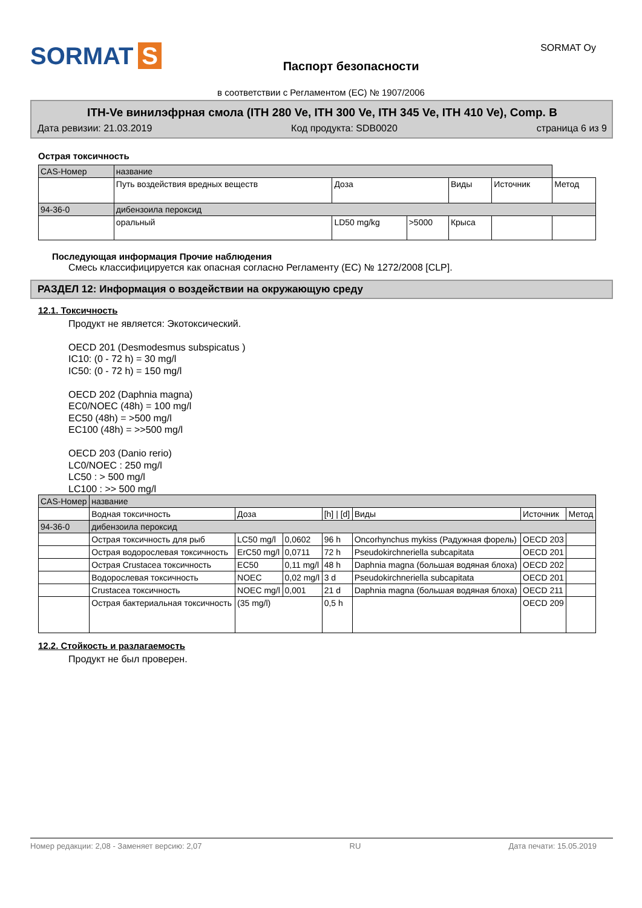SORMAT S
Паспорт безопасности
SORMAT Oy
в соответствии с Регламентом (ЕС) № 1907/2006
ITH-Ve винилэфрная смола (ITH 280 Ve, ITH 300 Ve, ITH 345 Ve, ITH 410 Ve), Comp. B
Дата ревизии: 21.03.2019 Код продукта: SDB0020 страница 6 из 9
Острая токсичность
| CAS-Номер | название | | | | | |
| | Путь воздействия вредных веществ | Доза | | Виды | Источник | Метод |
| 94-36-0 | дибензоила пероксид | | | | | |
| | оральный | LD50 mg/kg | >5000 | Крыса | | |
Последующая информация Прочие наблюдения
Смесь классифицируется как опасная согласно Регламенту (ЕС) № 1272/2008 [CLP].
РАЗДЕЛ 12: Информация о воздействии на окружающую среду
12.1. Токсичность
Продукт не является: Экотоксический.
OECD 201 (Desmodesmus subspicatus )
IC10: (0 - 72 h) = 30 mg/l
IC50: (0 - 72 h) = 150 mg/l
OECD 202 (Daphnia magna)
EC0/NOEC (48h) = 100 mg/l
EC50 (48h) = >500 mg/l
EC100 (48h) = >>500 mg/l
OECD 203 (Danio rerio)
LC0/NOEC : 250 mg/l
LC50 : > 500 mg/l
LC100 : >> 500 mg/l
| CAS-Номер | название | | | | | | |
| | Водная токсичность | Доза | | [h] / [d] | Виды | Источник | Метод |
| 94-36-0 | дибензоила пероксид | | | | | | |
| | Острая токсичность для рыб | LC50 mg/l | 0,0602 | 96 h | Oncorhynchus mykiss (Радужная форель) | OECD 203 | |
| | Острая водорослевая токсичность | ErC50 mg/l | 0,0711 | 72 h | Pseudokirchneriella subcapitata | OECD 201 | |
| | Острая Crustacea токсичность | EC50 | 0,11 mg/l | 48 h | Daphnia magna (большая водяная блоха) | OECD 202 | |
| | Водорослевая токсичность | NOEC | 0,02 mg/l | 3 d | Pseudokirchneriella subcapitata | OECD 201 | |
| | Crustacea токсичность | NOEC mg/l | 0,001 | 21 d | Daphnia magna (большая водяная блоха) | OECD 211 | |
| | Острая бактериальная токсичность | (35 mg/l) | | 0,5 h | | OECD 209 | |
12.2. Стойкость и разлагаемость
Продукт не был проверен.
Номер редакции: 2,08 - Заменяет версию: 2,07 RU Дата печати: 15.05.2019